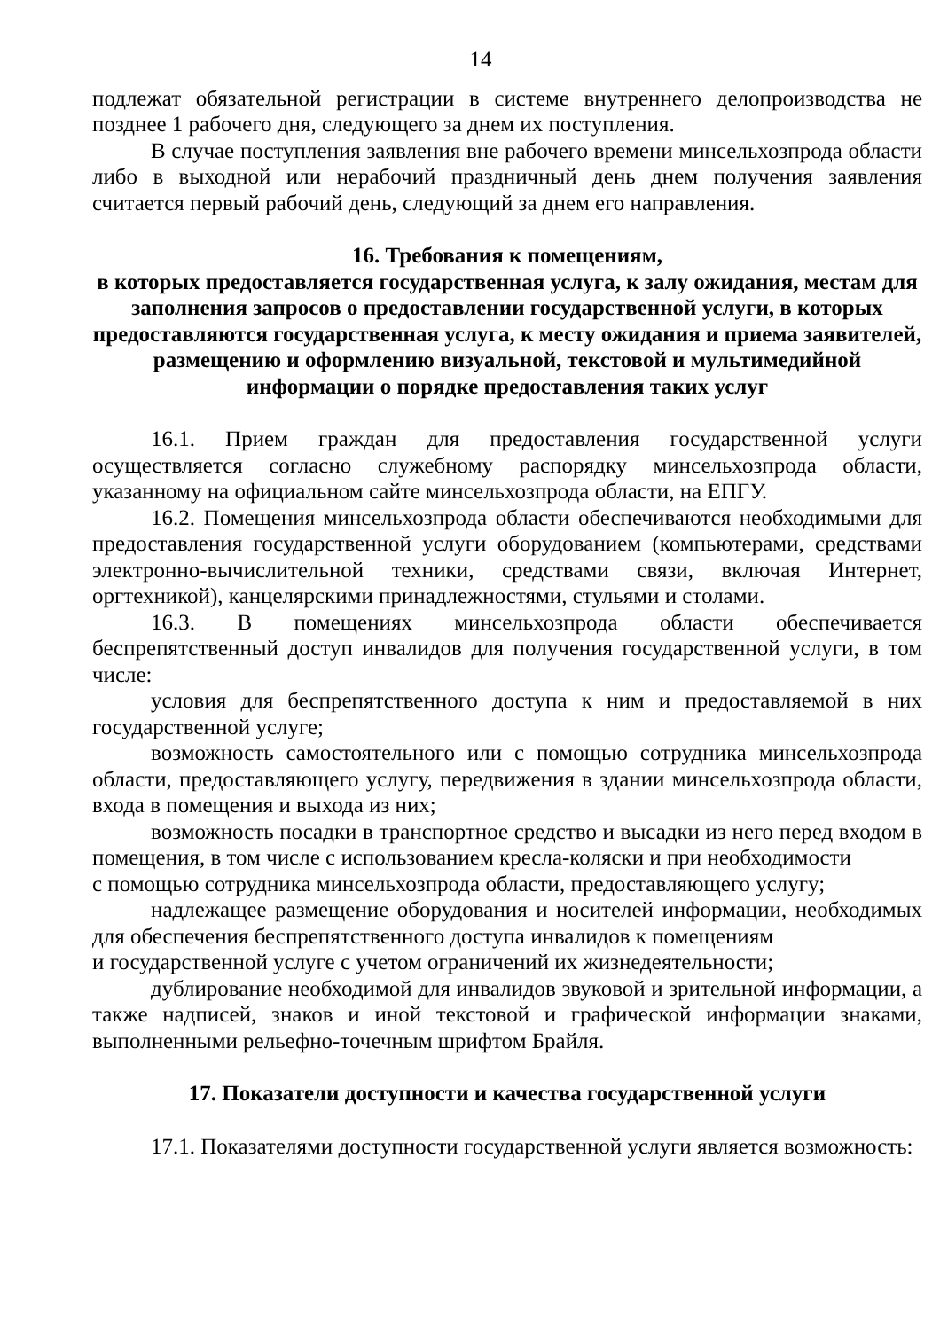14
подлежат обязательной регистрации в системе внутреннего делопроизводства не позднее 1 рабочего дня, следующего за днем их поступления.
В случае поступления заявления вне рабочего времени минсельхозпрода области либо в выходной или нерабочий праздничный день днем получения заявления считается первый рабочий день, следующий за днем его направления.
16. Требования к помещениям,
в которых предоставляется государственная услуга, к залу ожидания, местам для заполнения запросов о предоставлении государственной услуги, в которых предоставляются государственная услуга, к месту ожидания и приема заявителей, размещению и оформлению визуальной, текстовой и мультимедийной информации о порядке предоставления таких услуг
16.1. Прием граждан для предоставления государственной услуги осуществляется согласно служебному распорядку минсельхозпрода области, указанному на официальном сайте минсельхозпрода области, на ЕПГУ.
16.2. Помещения минсельхозпрода области обеспечиваются необходимыми для предоставления государственной услуги оборудованием (компьютерами, средствами электронно-вычислительной техники, средствами связи, включая Интернет, оргтехникой), канцелярскими принадлежностями, стульями и столами.
16.3. В помещениях минсельхозпрода области обеспечивается беспрепятственный доступ инвалидов для получения государственной услуги, в том числе:
условия для беспрепятственного доступа к ним и предоставляемой в них государственной услуге;
возможность самостоятельного или с помощью сотрудника минсельхозпрода области, предоставляющего услугу, передвижения в здании минсельхозпрода области, входа в помещения и выхода из них;
возможность посадки в транспортное средство и высадки из него перед входом в помещения, в том числе с использованием кресла-коляски и при необходимости
с помощью сотрудника минсельхозпрода области, предоставляющего услугу;
надлежащее размещение оборудования и носителей информации, необходимых для обеспечения беспрепятственного доступа инвалидов к помещениям
и государственной услуге с учетом ограничений их жизнедеятельности;
дублирование необходимой для инвалидов звуковой и зрительной информации, а также надписей, знаков и иной текстовой и графической информации знаками, выполненными рельефно-точечным шрифтом Брайля.
17. Показатели доступности и качества государственной услуги
17.1. Показателями доступности государственной услуги является возможность: